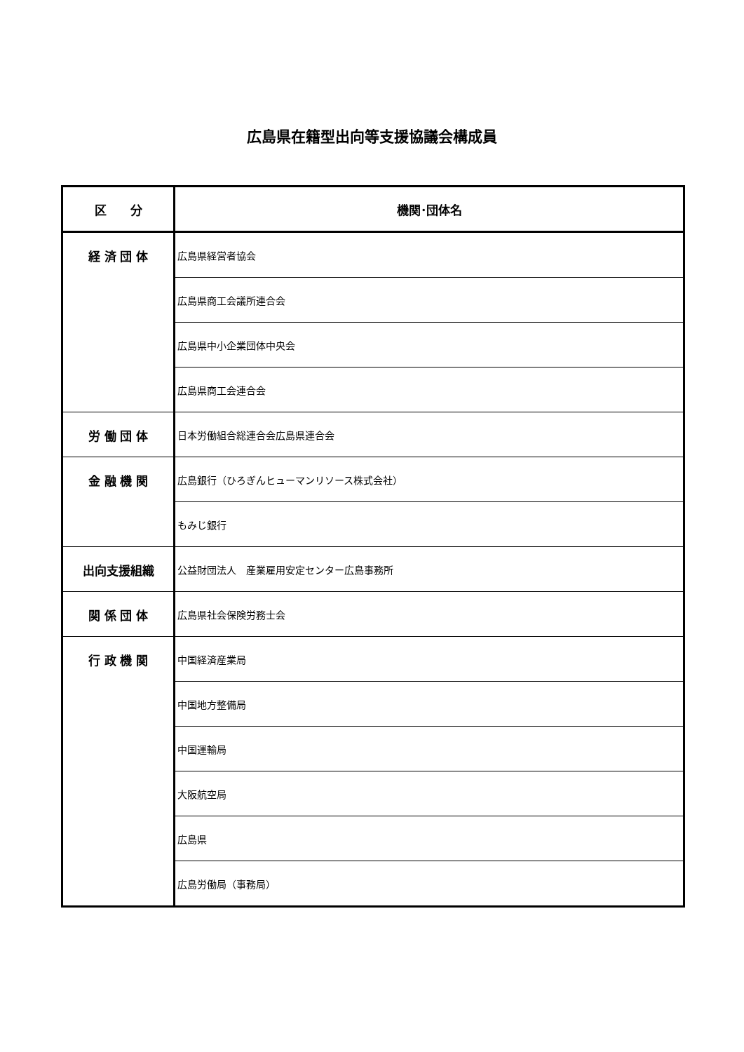広島県在籍型出向等支援協議会構成員
| 区 分 | 機関･団体名 |
| --- | --- |
| 経 済 団 体 | 広島県経営者協会 |
| | 広島県商工会議所連合会 |
| | 広島県中小企業団体中央会 |
| | 広島県商工会連合会 |
| 労 働 団 体 | 日本労働組合総連合会広島県連合会 |
| 金 融 機 関 | 広島銀行（ひろぎんヒューマンリソース株式会社） |
| | もみじ銀行 |
| 出向支援組織 | 公益財団法人 産業雇用安定センター広島事務所 |
| 関 係 団 体 | 広島県社会保険労務士会 |
| 行 政 機 関 | 中国経済産業局 |
| | 中国地方整備局 |
| | 中国運輸局 |
| | 大阪航空局 |
| | 広島県 |
| | 広島労働局（事務局） |